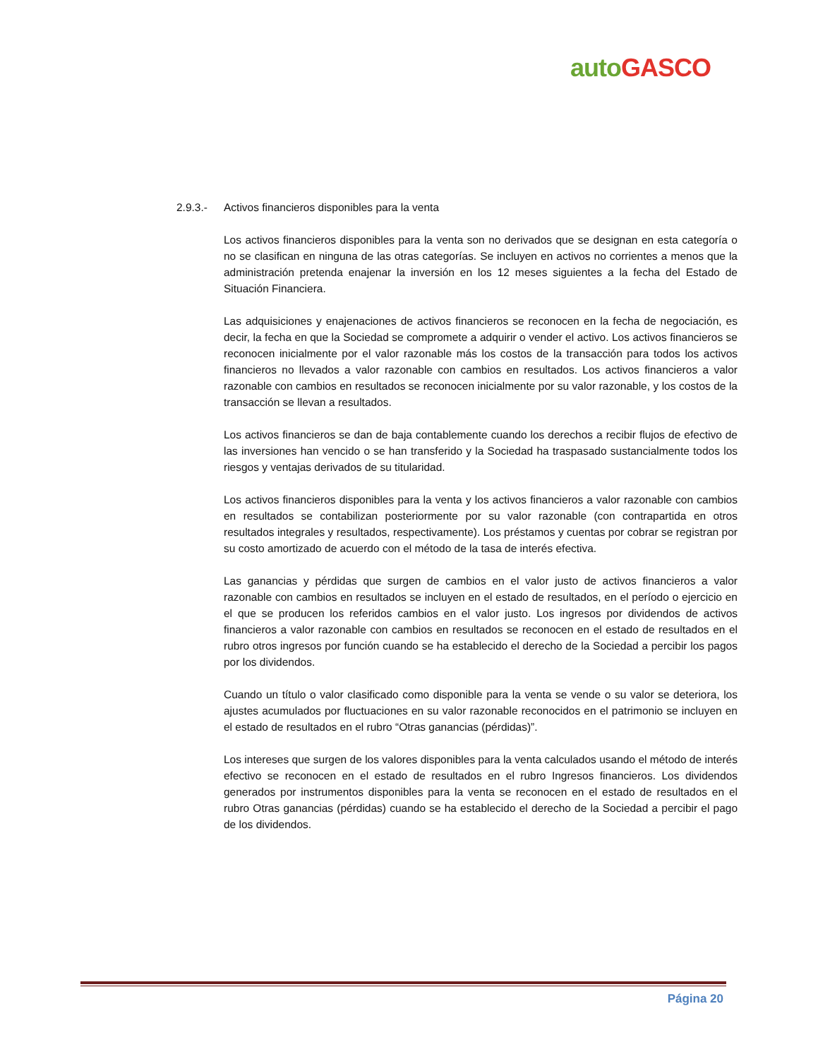auto GASCO
2.9.3.- Activos financieros disponibles para la venta
Los activos financieros disponibles para la venta son no derivados que se designan en esta categoría o no se clasifican en ninguna de las otras categorías. Se incluyen en activos no corrientes a menos que la administración pretenda enajenar la inversión en los 12 meses siguientes a la fecha del Estado de Situación Financiera.
Las adquisiciones y enajenaciones de activos financieros se reconocen en la fecha de negociación, es decir, la fecha en que la Sociedad se compromete a adquirir o vender el activo. Los activos financieros se reconocen inicialmente por el valor razonable más los costos de la transacción para todos los activos financieros no llevados a valor razonable con cambios en resultados. Los activos financieros a valor razonable con cambios en resultados se reconocen inicialmente por su valor razonable, y los costos de la transacción se llevan a resultados.
Los activos financieros se dan de baja contablemente cuando los derechos a recibir flujos de efectivo de las inversiones han vencido o se han transferido y la Sociedad ha traspasado sustancialmente todos los riesgos y ventajas derivados de su titularidad.
Los activos financieros disponibles para la venta y los activos financieros a valor razonable con cambios en resultados se contabilizan posteriormente por su valor razonable (con contrapartida en otros resultados integrales y resultados, respectivamente). Los préstamos y cuentas por cobrar se registran por su costo amortizado de acuerdo con el método de la tasa de interés efectiva.
Las ganancias y pérdidas que surgen de cambios en el valor justo de activos financieros a valor razonable con cambios en resultados se incluyen en el estado de resultados, en el período o ejercicio en el que se producen los referidos cambios en el valor justo. Los ingresos por dividendos de activos financieros a valor razonable con cambios en resultados se reconocen en el estado de resultados en el rubro otros ingresos por función cuando se ha establecido el derecho de la Sociedad a percibir los pagos por los dividendos.
Cuando un título o valor clasificado como disponible para la venta se vende o su valor se deteriora, los ajustes acumulados por fluctuaciones en su valor razonable reconocidos en el patrimonio se incluyen en el estado de resultados en el rubro “Otras ganancias (pérdidas)”.
Los intereses que surgen de los valores disponibles para la venta calculados usando el método de interés efectivo se reconocen en el estado de resultados en el rubro Ingresos financieros. Los dividendos generados por instrumentos disponibles para la venta se reconocen en el estado de resultados en el rubro Otras ganancias (pérdidas) cuando se ha establecido el derecho de la Sociedad a percibir el pago de los dividendos.
Página 20